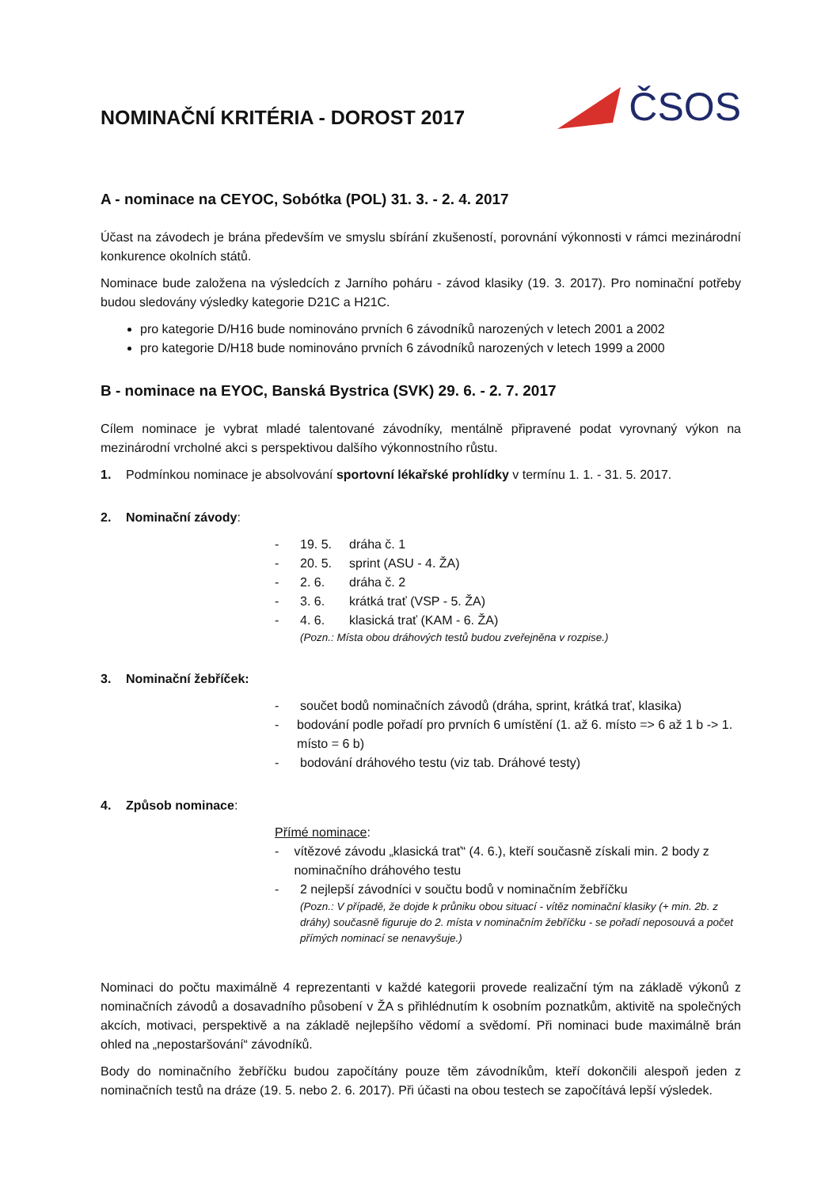NOMINAČNÍ KRITÉRIA - DOROST 2017
ČSOS
A - nominace na CEYOC, Sobótka (POL) 31. 3. - 2. 4. 2017
Účast na závodech je brána především ve smyslu sbírání zkušeností, porovnání výkonnosti v rámci mezinárodní konkurence okolních států.
Nominace bude založena na výsledcích z Jarního poháru - závod klasiky (19. 3. 2017). Pro nominační potřeby budou sledovány výsledky kategorie D21C a H21C.
pro kategorie D/H16 bude nominováno prvních 6 závodníků narozených v letech 2001 a 2002
pro kategorie D/H18 bude nominováno prvních 6 závodníků narozených v letech 1999 a 2000
B - nominace na EYOC, Banská Bystrica (SVK) 29. 6. - 2. 7. 2017
Cílem nominace je vybrat mladé talentované závodníky, mentálně připravené podat vyrovnaný výkon na mezinárodní vrcholné akci s perspektivou dalšího výkonnostního růstu.
1. Podmínkou nominace je absolvování sportovní lékařské prohlídky v termínu 1. 1. - 31. 5. 2017.
2. Nominační závody:
- 19. 5. dráha č. 1
- 20. 5. sprint (ASU - 4. ŽA)
- 2. 6. dráha č. 2
- 3. 6. krátká trať (VSP - 5. ŽA)
- 4. 6. klasická trať (KAM - 6. ŽA)
(Pozn.: Místa obou dráhových testů budou zveřejněna v rozpise.)
3. Nominační žebříček:
- součet bodů nominačních závodů (dráha, sprint, krátká trať, klasika)
- bodování podle pořadí pro prvních 6 umístění (1. až 6. místo => 6 až 1 b -> 1. místo = 6 b)
- bodování dráhového testu (viz tab. Dráhové testy)
4. Způsob nominace:
Přímé nominace:
- vítězové závodu „klasická trať“ (4. 6.), kteří současně získali min. 2 body z nominačního dráhového testu
- 2 nejlepší závodníci v součtu bodů v nominačním žebříčku
(Pozn.: V případě, že dojde k průniku obou situací - vítěz nominační klasiky (+ min. 2b. z dráhy) současně figuruje do 2. místa v nominačním žebříčku - se pořadí neposouvá a počet přímých nominací se nenavyšuje.)
Nominaci do počtu maximálně 4 reprezentanti v každé kategorii provede realizační tým na základě výkonů z nominačních závodů a dosavadního působení v ŽA s přihlédnutím k osobním poznatkům, aktivitě na společných akcích, motivaci, perspektivě a na základě nejlepšího vědomí a svědomí. Při nominaci bude maximálně brán ohled na „nepostaršování“ závodníků.
Body do nominačního žebříčku budou započítány pouze těm závodníkům, kteří dokončili alespoň jeden z nominačních testů na dráze (19. 5. nebo 2. 6. 2017). Při účasti na obou testech se započítává lepší výsledek.